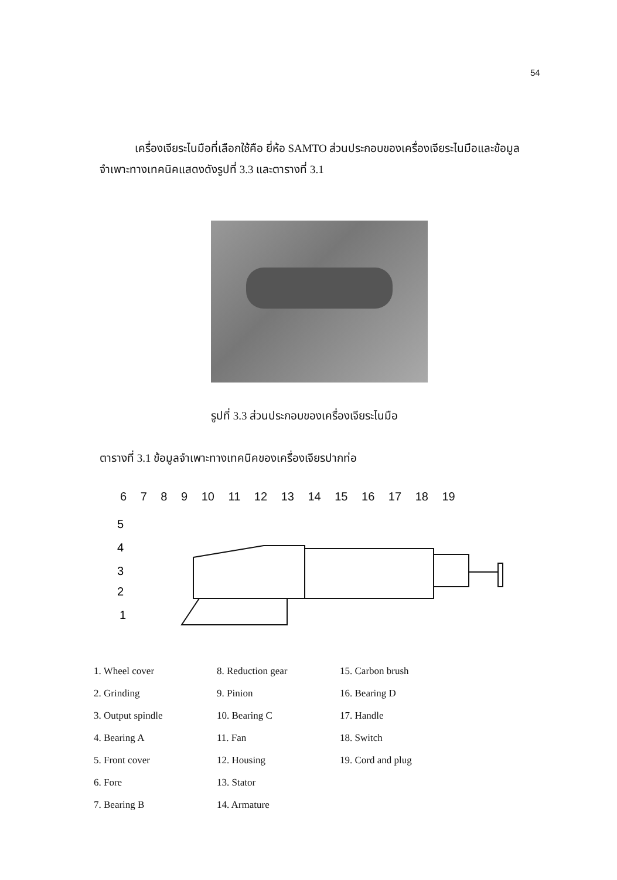54
เครื่องเจียระไนมือที่เลือกใช้คือ ยี่ห้อ SAMTO ส่วนประกอบของเครื่องเจียระไนมือและข้อมูลจำเพาะทางเทคนิคแสดงดังรูปที่ 3.3 และตารางที่ 3.1
รูปที่ 3.3 ส่วนประกอบของเครื่องเจียระไนมือ
ตารางที่ 3.1 ข้อมูลจำเพาะทางเทคนิคของเครื่องเจียรปากท่อ
6 7 8 9 10 11 12 13 14 15 16 17 18 19
5
4
3
2
1
1. Wheel cover
2. Grinding
3. Output spindle
4. Bearing A
5. Front cover
6. Fore
7. Bearing B
8. Reduction gear
9. Pinion
10. Bearing C
11. Fan
12. Housing
13. Stator
14. Armature
15. Carbon brush
16. Bearing D
17. Handle
18. Switch
19. Cord and plug